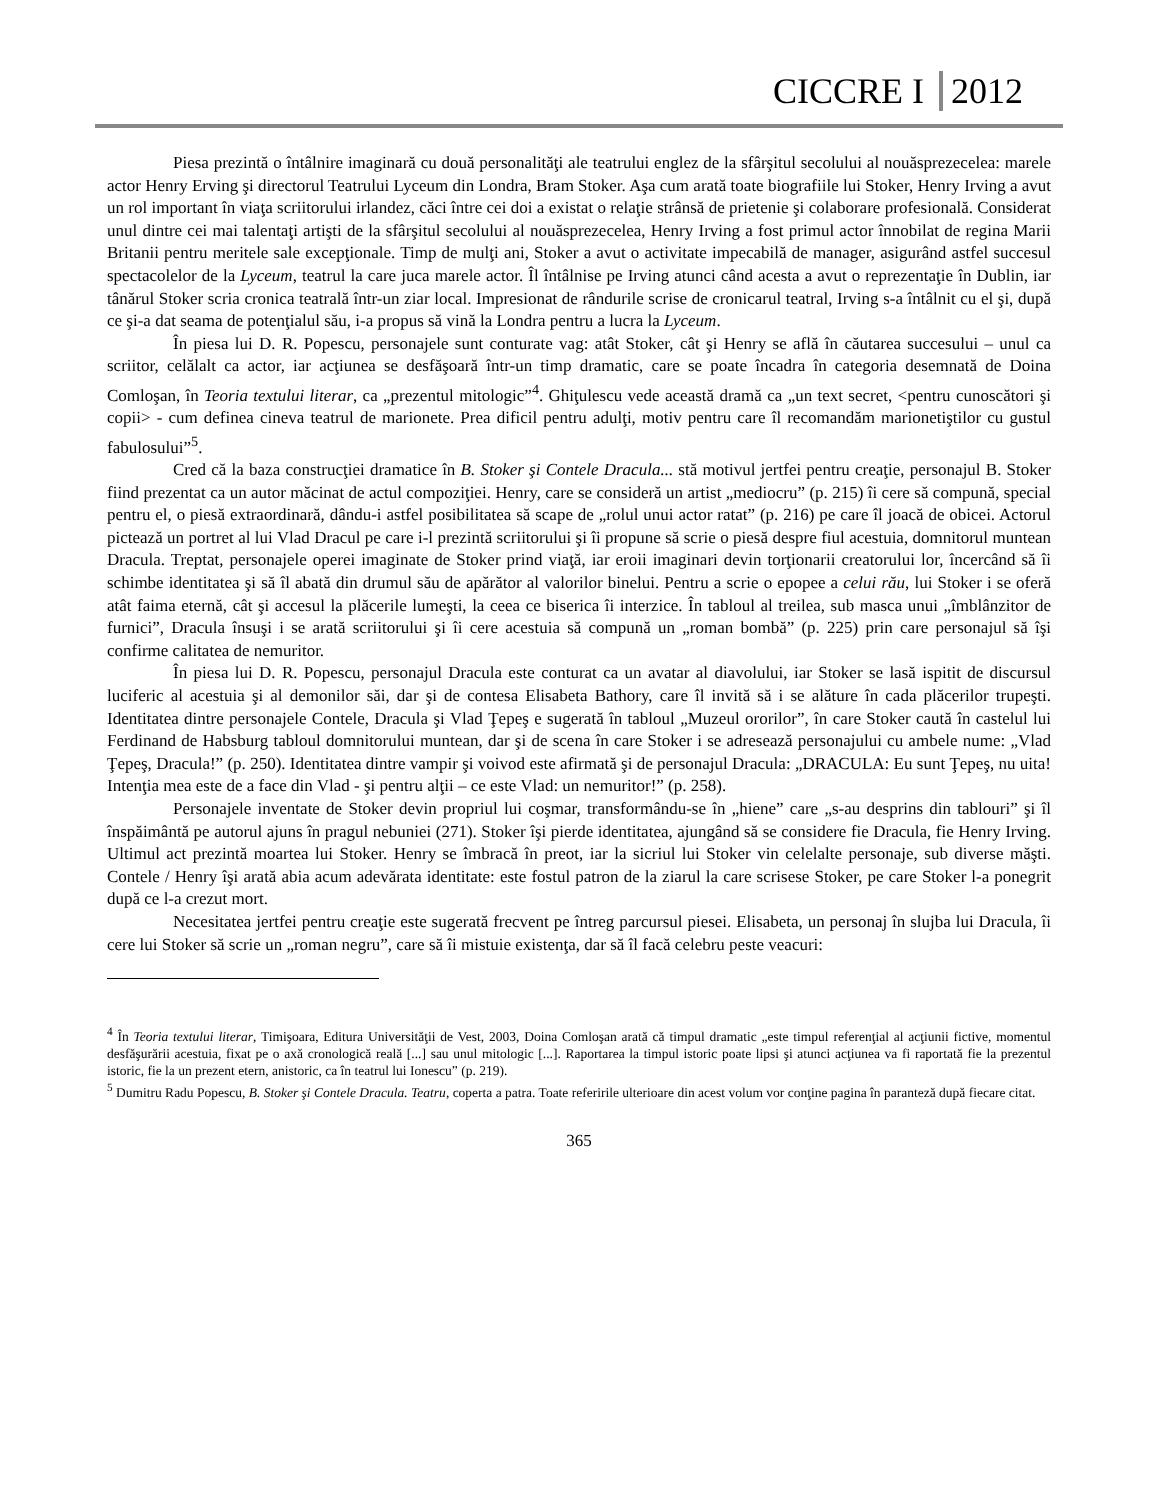CICCRE I 2012
Piesa prezintă o întâlnire imaginară cu două personalităţi ale teatrului englez de la sfârşitul secolului al nouăsprezecelea: marele actor Henry Erving şi directorul Teatrului Lyceum din Londra, Bram Stoker. Aşa cum arată toate biografiile lui Stoker, Henry Irving a avut un rol important în viaţa scriitorului irlandez, căci între cei doi a existat o relaţie strânsă de prietenie şi colaborare profesională. Considerat unul dintre cei mai talentaţi artişti de la sfârşitul secolului al nouăsprezecelea, Henry Irving a fost primul actor înnobilat de regina Marii Britanii pentru meritele sale excepţionale. Timp de mulţi ani, Stoker a avut o activitate impecabilă de manager, asigurând astfel succesul spectacolelor de la Lyceum, teatrul la care juca marele actor. Îl întâlnise pe Irving atunci când acesta a avut o reprezentaţie în Dublin, iar tânărul Stoker scria cronica teatrală într-un ziar local. Impresionat de rândurile scrise de cronicarul teatral, Irving s-a întâlnit cu el şi, după ce şi-a dat seama de potenţialul său, i-a propus să vină la Londra pentru a lucra la Lyceum.
În piesa lui D. R. Popescu, personajele sunt conturate vag: atât Stoker, cât şi Henry se află în căutarea succesului – unul ca scriitor, celălalt ca actor, iar acţiunea se desfăşoară într-un timp dramatic, care se poate încadra în categoria desemnată de Doina Comloşan, în Teoria textului literar, ca „prezentul mitologic”<sup>4</sup>. Ghiţulescu vede această dramă ca „un text secret, <pentru cunoscători şi copii> - cum definea cineva teatrul de marionete. Prea dificil pentru adulţi, motiv pentru care îl recomandăm marionetiştilor cu gustul fabulosului”<sup>5</sup>.
Cred că la baza construcţiei dramatice în B. Stoker şi Contele Dracula... stă motivul jertfei pentru creaţie, personajul B. Stoker fiind prezentat ca un autor măcinat de actul compoziţiei. Henry, care se consideră un artist „mediocru” (p. 215) îi cere să compună, special pentru el, o piesă extraordinară, dându-i astfel posibilitatea să scape de „rolul unui actor ratat” (p. 216) pe care îl joacă de obicei. Actorul pictează un portret al lui Vlad Dracul pe care i-l prezintă scriitorului şi îi propune să scrie o piesă despre fiul acestuia, domnitorul muntean Dracula. Treptat, personajele operei imaginate de Stoker prind viaţă, iar eroii imaginari devin torţionarii creatorului lor, încercând să îi schimbe identitatea şi să îl abată din drumul său de apărător al valorilor binelui. Pentru a scrie o epopee a celui rău, lui Stoker i se oferă atât faima eternă, cât şi accesul la plăcerile lumeşti, la ceea ce biserica îi interzice. În tabloul al treilea, sub masca unui „îmblânzitor de furnici”, Dracula însuşi i se arată scriitorului şi îi cere acestuia să compună un „roman bombă” (p. 225) prin care personajul să îşi confirme calitatea de nemuritor.
În piesa lui D. R. Popescu, personajul Dracula este conturat ca un avatar al diavolului, iar Stoker se lasă ispitit de discursul luciferic al acestuia şi al demonilor săi, dar şi de contesa Elisabeta Bathory, care îl invită să i se alăture în cada plăcerilor trupeşti. Identitatea dintre personajele Contele, Dracula şi Vlad Ţepeş e sugerată în tabloul „Muzeul ororilor”, în care Stoker caută în castelul lui Ferdinand de Habsburg tabloul domnitorului muntean, dar şi de scena în care Stoker i se adresează personajului cu ambele nume: „Vlad Ţepeş, Dracula!” (p. 250). Identitatea dintre vampir şi voivod este afirmată şi de personajul Dracula: „DRACULA: Eu sunt Ţepeş, nu uita! Intenţia mea este de a face din Vlad - şi pentru alţii – ce este Vlad: un nemuritor!” (p. 258).
Personajele inventate de Stoker devin propriul lui coşmar, transformându-se în „hiene” care „s-au desprins din tablouri” şi îl înspăimântă pe autorul ajuns în pragul nebuniei (271). Stoker îşi pierde identitatea, ajungând să se considere fie Dracula, fie Henry Irving. Ultimul act prezintă moartea lui Stoker. Henry se îmbracă în preot, iar la sicriul lui Stoker vin celelalte personaje, sub diverse măşti. Contele / Henry îşi arată abia acum adevărata identitate: este fostul patron de la ziarul la care scrisese Stoker, pe care Stoker l-a ponegrit după ce l-a crezut mort.
Necesitatea jertfei pentru creaţie este sugerată frecvent pe întreg parcursul piesei. Elisabeta, un personaj în slujba lui Dracula, îi cere lui Stoker să scrie un „roman negru”, care să îi mistuie existenţa, dar să îl facă celebru peste veacuri:
<sup>4</sup> În Teoria textului literar, Timişoara, Editura Universităţii de Vest, 2003, Doina Comloşan arată că timpul dramatic „este timpul referenţial al acţiunii fictive, momentul desfăşurării acestuia, fixat pe o axă cronologică reală [...] sau unul mitologic [...]. Raportarea la timpul istoric poate lipsi şi atunci acţiunea va fi raportată fie la prezentul istoric, fie la un prezent etern, anistoric, ca în teatrul lui Ionescu” (p. 219).
<sup>5</sup> Dumitru Radu Popescu, B. Stoker şi Contele Dracula. Teatru, coperta a patra. Toate referirile ulterioare din acest volum vor conţine pagina în paranteză după fiecare citat.
365